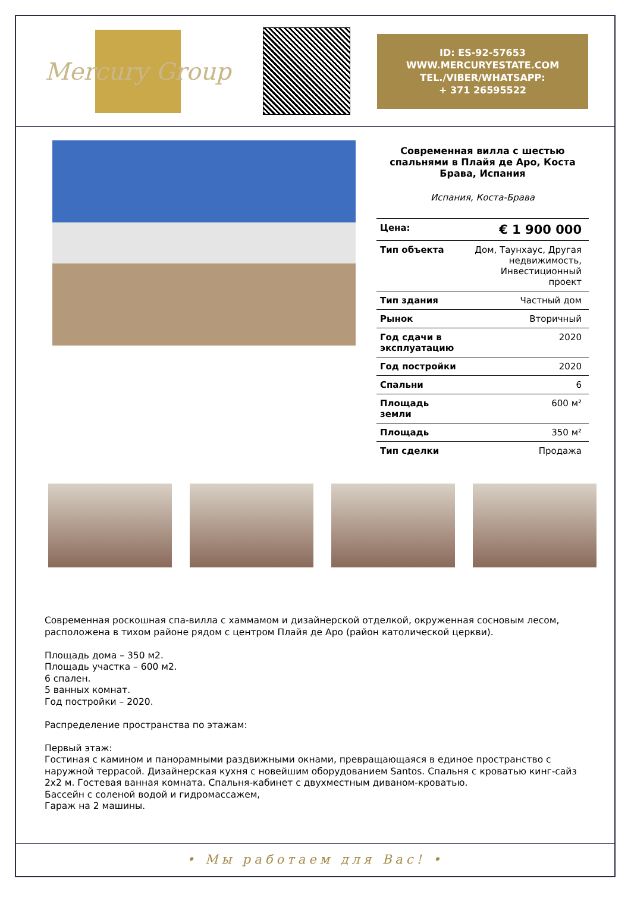Mercury Group
ID: ES-92-57653
WWW.MERCURYESTATE.COM
TEL./VIBER/WHATSAPP:
+ 371 26595522
Современная вилла с шестью спальнями в Плайя де Аро, Коста Брава, Испания
Испания, Коста-Брава
| Цена: | € 1 900 000 |
| Тип объекта | Дом, Таунхаус, Другая недвижимость, Инвестиционный проект |
| Тип здания | Частный дом |
| Рынок | Вторичный |
| Год сдачи в эксплуатацию | 2020 |
| Год постройки | 2020 |
| Спальни | 6 |
| Площадь земли | 600 м² |
| Площадь | 350 м² |
| Тип сделки | Продажа |
Современная роскошная спа-вилла с хаммамом и дизайнерской отделкой, окруженная сосновым лесом, расположена в тихом районе рядом с центром Плайя де Аро (район католической церкви). Площадь дома – 350 м2. Площадь участка – 600 м2. 6 спален. 5 ванных комнат. Год постройки – 2020. Распределение пространства по этажам: Первый этаж: Гостиная с камином и панорамными раздвижными окнами, превращающаяся в единое пространство с наружной террасой. Дизайнерская кухня с новейшим оборудованием Santos. Спальня с кроватью кинг-сайз 2х2 м. Гостевая ванная комната. Спальня-кабинет с двухместным диваном-кроватью. Бассейн с соленой водой и гидромассажем, Гараж на 2 машины.
• Мы работаем для Вас! •